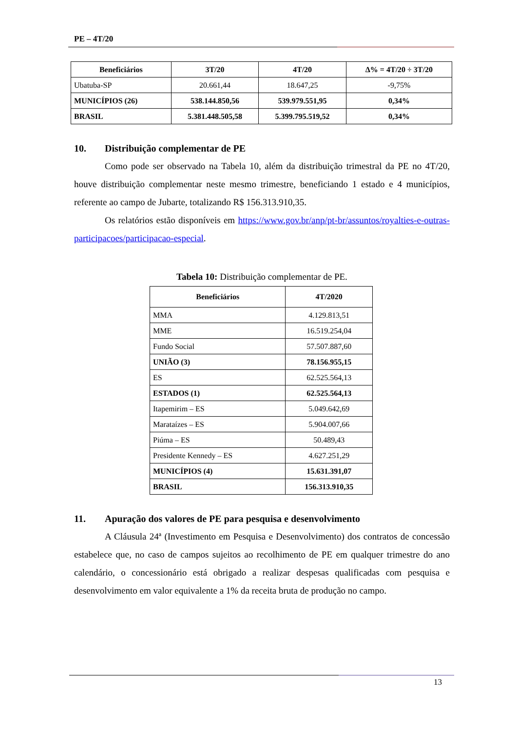PE – 4T/20
| Beneficiários | 3T/20 | 4T/20 | Δ% = 4T/20 ÷ 3T/20 |
| --- | --- | --- | --- |
| Ubatuba-SP | 20.661,44 | 18.647,25 | -9,75% |
| MUNICÍPIOS (26) | 538.144.850,56 | 539.979.551,95 | 0,34% |
| BRASIL | 5.381.448.505,58 | 5.399.795.519,52 | 0,34% |
10. Distribuição complementar de PE
Como pode ser observado na Tabela 10, além da distribuição trimestral da PE no 4T/20, houve distribuição complementar neste mesmo trimestre, beneficiando 1 estado e 4 municípios, referente ao campo de Jubarte, totalizando R$ 156.313.910,35.
Os relatórios estão disponíveis em https://www.gov.br/anp/pt-br/assuntos/royalties-e-outras-participacoes/participacao-especial.
Tabela 10: Distribuição complementar de PE.
| Beneficiários | 4T/2020 |
| --- | --- |
| MMA | 4.129.813,51 |
| MME | 16.519.254,04 |
| Fundo Social | 57.507.887,60 |
| UNIÃO (3) | 78.156.955,15 |
| ES | 62.525.564,13 |
| ESTADOS (1) | 62.525.564,13 |
| Itapemirim – ES | 5.049.642,69 |
| Marataízes – ES | 5.904.007,66 |
| Piúma – ES | 50.489,43 |
| Presidente Kennedy – ES | 4.627.251,29 |
| MUNICÍPIOS (4) | 15.631.391,07 |
| BRASIL | 156.313.910,35 |
11. Apuração dos valores de PE para pesquisa e desenvolvimento
A Cláusula 24ª (Investimento em Pesquisa e Desenvolvimento) dos contratos de concessão estabelece que, no caso de campos sujeitos ao recolhimento de PE em qualquer trimestre do ano calendário, o concessionário está obrigado a realizar despesas qualificadas com pesquisa e desenvolvimento em valor equivalente a 1% da receita bruta de produção no campo.
13